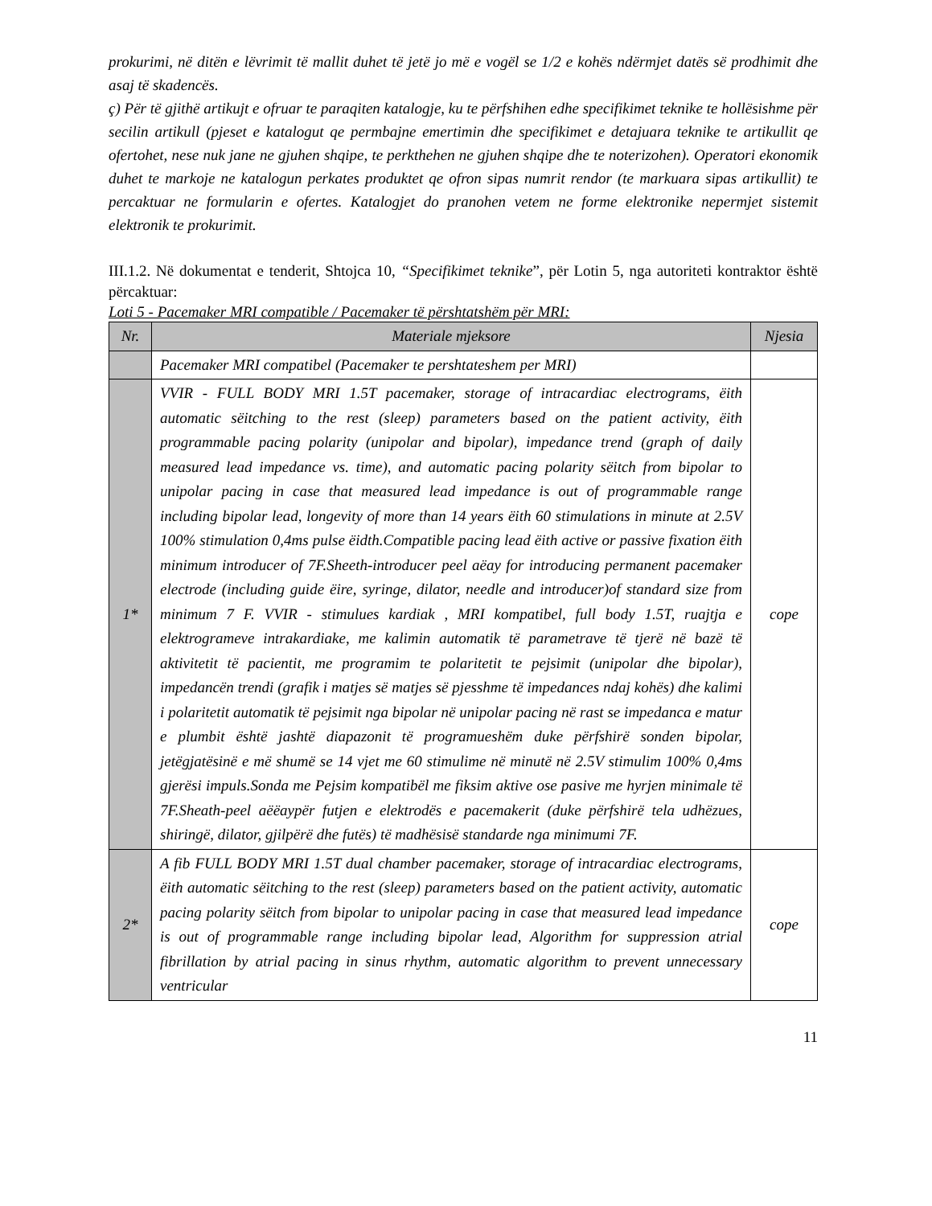prokurimi, në ditën e lëvrimit të mallit duhet të jetë jo më e vogël se 1/2 e kohës ndërmjet datës së prodhimit dhe asaj të skadencës.
ç) Për të gjithë artikujt e ofruar te paraqiten katalogje, ku te përfshihen edhe specifikimet teknike te hollësishme për secilin artikull (pjeset e katalogut qe permbajne emertimin dhe specifikimet e detajuara teknike te artikullit qe ofertohet, nese nuk jane ne gjuhen shqipe, te perkthehen ne gjuhen shqipe dhe te noterizohen). Operatori ekonomik duhet te markoje ne katalogun perkates produktet qe ofron sipas numrit rendor (te markuara sipas artikullit) te percaktuar ne formularin e ofertes. Katalogjet do pranohen vetem ne forme elektronike nepermjet sistemit elektronik te prokurimit.
III.1.2. Në dokumentat e tenderit, Shtojca 10, “Specifikimet teknike”, për Lotin 5, nga autoriteti kontraktor është përcaktuar:
Loti 5 - Pacemaker MRI compatible / Pacemaker të përshtatshëm për MRI:
| Nr. | Materiale mjeksore | Njesia |
| --- | --- | --- |
| | Pacemaker MRI compatibel (Pacemaker te pershtateshem per MRI) | |
| 1* | VVIR - FULL BODY MRI 1.5T pacemaker, storage of intracardiac electrograms, ëith automatic sëitching to the rest (sleep) parameters based on the patient activity, ëith programmable pacing polarity (unipolar and bipolar), impedance trend (graph of daily measured lead impedance vs. time), and automatic pacing polarity sëitch from bipolar to unipolar pacing in case that measured lead impedance is out of programmable range including bipolar lead, longevity of more than 14 years ëith 60 stimulations in minute at 2.5V 100% stimulation 0,4ms pulse ëidth.Compatible pacing lead ëith active or passive fixation ëith minimum introducer of 7F.Sheeth-introducer peel aëay for introducing permanent pacemaker electrode (including guide ëire, syringe, dilator, needle and introducer)of standard size from minimum 7 F. VVIR - stimulues kardiak , MRI kompatibel, full body 1.5T, ruajtja e elektrogrameve intrakardiake, me kalimin automatik të parametrave të tjerë në bazë të aktivitetit të pacientit, me programim te polaritetit te pejsimit (unipolar dhe bipolar), impedancën trendi (grafik i matjes së matjes së pjesshme të impedances ndaj kohës) dhe kalimi i polaritetit automatik të pejsimit nga bipolar në unipolar pacing në rast se impedanca e matur e plumbit është jashtë diapazonit të programueshëm duke përfshirë sonden bipolar, jetëgjatësinë e më shumë se 14 vjet me 60 stimulime në minutë në 2.5V stimulim 100% 0,4ms gjerësi impuls.Sonda me Pejsim kompatibël me fiksim aktive ose pasive me hyrjen minimale të 7F.Sheath-peel aëëaypër futjen e elektrodës e pacemakerit (duke përfshirë tela udhëzues, shiringë, dilator, gjilpërë dhe futës) të madhësisë standarde nga minimumi 7F. | cope |
| 2* | A fib FULL BODY MRI 1.5T dual chamber pacemaker, storage of intracardiac electrograms, ëith automatic sëitching to the rest (sleep) parameters based on the patient activity, automatic pacing polarity sëitch from bipolar to unipolar pacing in case that measured lead impedance is out of programmable range including bipolar lead, Algorithm for suppression atrial fibrillation by atrial pacing in sinus rhythm, automatic algorithm to prevent unnecessary ventricular | cope |
11